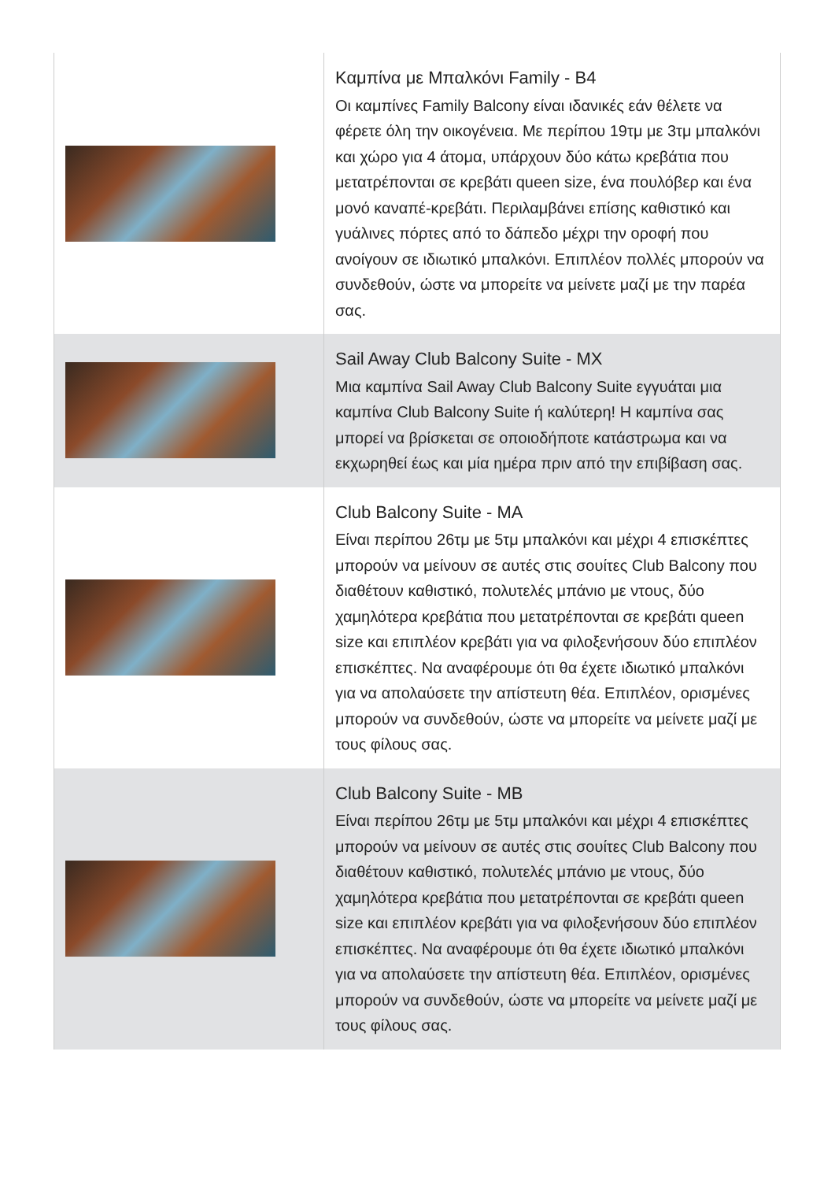| | Καμπίνα με Μπαλκόνι Family - B4 Οι καμπίνες Family Balcony είναι ιδανικές εάν θέλετε να φέρετε όλη την οικογένεια. Με περίπου 19τμ με 3τμ μπαλκόνι και χώρο για 4 άτομα, υπάρχουν δύο κάτω κρεβάτια που μετατρέπονται σε κρεβάτι queen size, ένα πουλόβερ και ένα μονό καναπέ-κρεβάτι. Περιλαμβάνει επίσης καθιστικό και γυάλινες πόρτες από το δάπεδο μέχρι την οροφή που ανοίγουν σε ιδιωτικό μπαλκόνι. Επιπλέον πολλές μπορούν να συνδεθούν, ώστε να μπορείτε να μείνετε μαζί με την παρέα σας. |
| | Sail Away Club Balcony Suite - MX Μια καμπίνα Sail Away Club Balcony Suite εγγυάται μια καμπίνα Club Balcony Suite ή καλύτερη! Η καμπίνα σας μπορεί να βρίσκεται σε οποιοδήποτε κατάστρωμα και να εκχωρηθεί έως και μία ημέρα πριν από την επιβίβαση σας. |
| | Club Balcony Suite - MA Είναι περίπου 26τμ με 5τμ μπαλκόνι και μέχρι 4 επισκέπτες μπορούν να μείνουν σε αυτές στις σουίτες Club Balcony που διαθέτουν καθιστικό, πολυτελές μπάνιο με ντους, δύο χαμηλότερα κρεβάτια που μετατρέπονται σε κρεβάτι queen size και επιπλέον κρεβάτι για να φιλοξενήσουν δύο επιπλέον επισκέπτες. Να αναφέρουμε ότι θα έχετε ιδιωτικό μπαλκόνι για να απολαύσετε την απίστευτη θέα. Επιπλέον, ορισμένες μπορούν να συνδεθούν, ώστε να μπορείτε να μείνετε μαζί με τους φίλους σας. |
| | Club Balcony Suite - MB Είναι περίπου 26τμ με 5τμ μπαλκόνι και μέχρι 4 επισκέπτες μπορούν να μείνουν σε αυτές στις σουίτες Club Balcony που διαθέτουν καθιστικό, πολυτελές μπάνιο με ντους, δύο χαμηλότερα κρεβάτια που μετατρέπονται σε κρεβάτι queen size και επιπλέον κρεβάτι για να φιλοξενήσουν δύο επιπλέον επισκέπτες. Να αναφέρουμε ότι θα έχετε ιδιωτικό μπαλκόνι για να απολαύσετε την απίστευτη θέα. Επιπλέον, ορισμένες μπορούν να συνδεθούν, ώστε να μπορείτε να μείνετε μαζί με τους φίλους σας. |